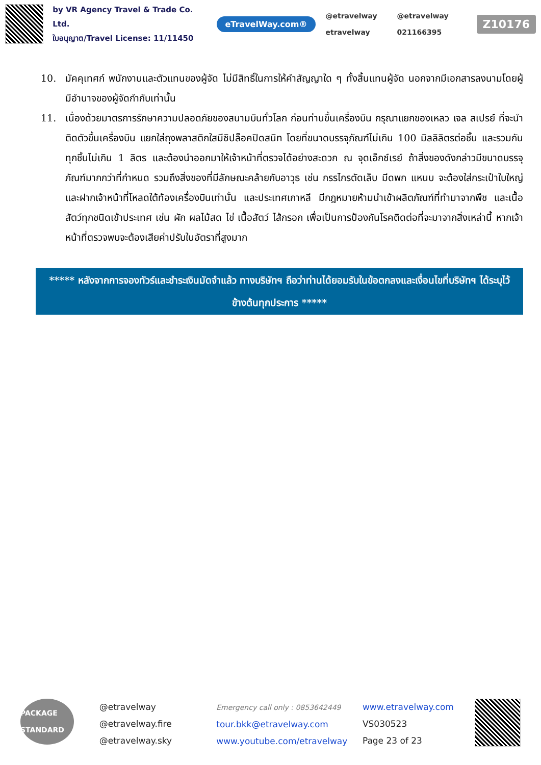by VR Agency Travel & Trade Co. Ltd.
ใบอนุญาต/Travel License: 11/11450
eTravelWay.com®
@etravelway @etravelway etravelway 021166395
Z10176
10. มัคคุเทศก์ พนักงานและตัวแทนของผู้จัด ไม่มีสิทธิ์ในการให้คำสัญญาใด ๆ ทั้งสิ้นแทนผู้จัด นอกจากมีเอกสารลงนามโดยผู้มีอำนาจของผู้จัดกำกับเท่านั้น
11. เนื่องด้วยมาตรการรักษาความปลอดภัยของสนามบินทั่วโลก ก่อนท่านขึ้นเครื่องบิน กรุณาแยกของเหลว เจล สเปรย์ ที่จะนำติดตัวขึ้นเครื่องบิน แยกใส่ถุงพลาสติกใสมีซิปล็อคปิดสนิท โดยที่ขนาดบรรจุภัณฑ์ไม่เกิน 100 มิลลิลิตรต่อชิ้น และรวมกันทุกชิ้นไม่เกิน 1 ลิตร และต้องนำออกมาให้เจ้าหน้าที่ตรวจได้อย่างสะดวก ณ จุดเอ็กซ์เรย์ ถ้าสิ่งของดังกล่าวมีขนาดบรรจุภัณฑ์มากกว่าที่กำหนด รวมถึงสิ่งของที่มีลักษณะคล้ายกับอาวุธ เช่น กรรไกรตัดเล็บ มีดพก แหนบ จะต้องใส่กระเป๋าใบใหญ่และฝากเจ้าหน้าที่โหลดใต้ท้องเครื่องบินเท่านั้น และประเทศเกาหลี มีกฎหมายห้ามนำเข้าผลิตภัณฑ์ที่ทำมาจากพืช และเนื้อสัตว์ทุกชนิดเข้าประเทศ เช่น ผัก ผลไม้สด ไข่ เนื้อสัตว์ ไส้กรอก เพื่อเป็นการป้องกันโรคติดต่อที่จะมาจากสิ่งเหล่านี้ หากเจ้าหน้าที่ตรวจพบจะต้องเสียค่าปรับในอัตราที่สูงมาก
***** หลังจากการจองทัวร์และชำระเงินมัดจำแล้ว ทางบริษัทฯ ถือว่าท่านได้ยอมรับในข้อตกลงและเงื่อนไขที่บริษัทฯ ได้ระบุไว้ข้างต้นทุกประการ *****
PACKAGE STANDARD
@etravelway
@etravelway.fire
@etravelway.sky
Emergency call only : 0853642449
tour.bkk@etravelway.com
www.youtube.com/etravelway
www.etravelway.com
VS030523
Page 23 of 23